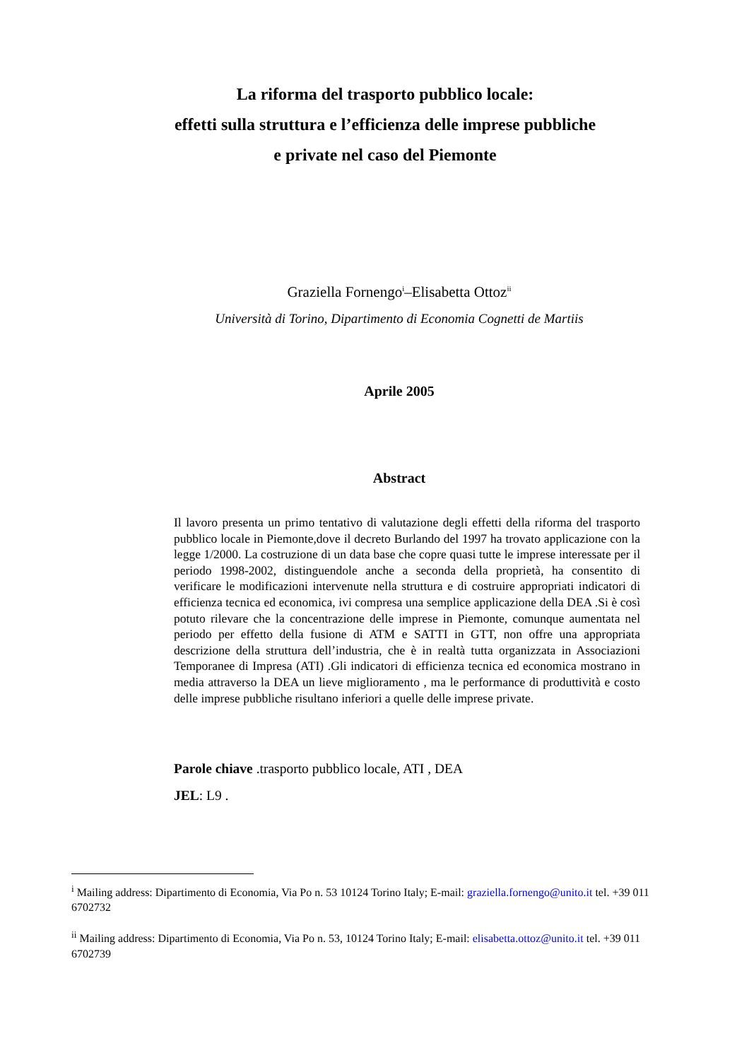La riforma del trasporto pubblico locale:
effetti sulla struttura e l’efficienza delle imprese pubbliche
e private nel caso del Piemonte
Graziella Fornengo<sup>i</sup>–Elisabetta Ottoz<sup>ii</sup>
Università di Torino, Dipartimento di Economia Cognetti de Martiis
Aprile 2005
Abstract
Il lavoro presenta un primo tentativo di valutazione degli effetti della riforma del trasporto pubblico locale in Piemonte,dove il decreto Burlando del 1997 ha trovato applicazione con la legge 1/2000. La costruzione di un data base che copre quasi tutte le imprese interessate per il periodo 1998-2002, distinguendole anche a seconda della proprietà, ha consentito di verificare le modificazioni intervenute nella struttura e di costruire appropriati indicatori di efficienza tecnica ed economica, ivi compresa una semplice applicazione della DEA .Si è così potuto rilevare che la concentrazione delle imprese in Piemonte, comunque aumentata nel periodo per effetto della fusione di ATM e SATTI in GTT, non offre una appropriata descrizione della struttura dell’industria, che è in realtà tutta organizzata in Associazioni Temporanee di Impresa (ATI) .Gli indicatori di efficienza tecnica ed economica mostrano in media attraverso la DEA un lieve miglioramento , ma le performance di produttività e costo delle imprese pubbliche risultano inferiori a quelle delle imprese private.
Parole chiave .trasporto pubblico locale, ATI , DEA
JEL: L9 .
<sup>i</sup> Mailing address: Dipartimento di Economia, Via Po n. 53 10124 Torino Italy; E-mail: graziella.fornengo@unito.it tel. +39 011 6702732
<sup>ii</sup> Mailing address: Dipartimento di Economia, Via Po n. 53, 10124 Torino Italy; E-mail: elisabetta.ottoz@unito.it tel. +39 011 6702739